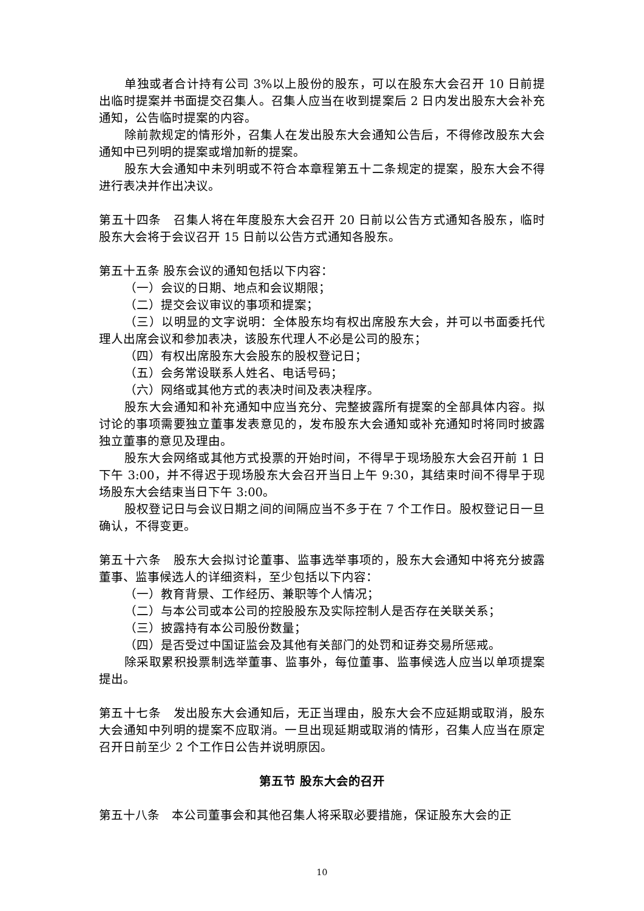单独或者合计持有公司 3%以上股份的股东，可以在股东大会召开 10 日前提出临时提案并书面提交召集人。召集人应当在收到提案后 2 日内发出股东大会补充通知，公告临时提案的内容。
除前款规定的情形外，召集人在发出股东大会通知公告后，不得修改股东大会通知中已列明的提案或增加新的提案。
股东大会通知中未列明或不符合本章程第五十二条规定的提案，股东大会不得进行表决并作出决议。
第五十四条　召集人将在年度股东大会召开 20 日前以公告方式通知各股东，临时股东大会将于会议召开 15 日前以公告方式通知各股东。
第五十五条 股东会议的通知包括以下内容：
（一）会议的日期、地点和会议期限；
（二）提交会议审议的事项和提案；
（三）以明显的文字说明：全体股东均有权出席股东大会，并可以书面委托代理人出席会议和参加表决，该股东代理人不必是公司的股东；
（四）有权出席股东大会股东的股权登记日；
（五）会务常设联系人姓名、电话号码；
（六）网络或其他方式的表决时间及表决程序。
股东大会通知和补充通知中应当充分、完整披露所有提案的全部具体内容。拟讨论的事项需要独立董事发表意见的，发布股东大会通知或补充通知时将同时披露独立董事的意见及理由。
股东大会网络或其他方式投票的开始时间，不得早于现场股东大会召开前 1 日下午 3:00，并不得迟于现场股东大会召开当日上午 9:30，其结束时间不得早于现场股东大会结束当日下午 3:00。
股权登记日与会议日期之间的间隔应当不多于在 7 个工作日。股权登记日一旦确认，不得变更。
第五十六条　股东大会拟讨论董事、监事选举事项的，股东大会通知中将充分披露董事、监事候选人的详细资料，至少包括以下内容：
（一）教育背景、工作经历、兼职等个人情况；
（二）与本公司或本公司的控股股东及实际控制人是否存在关联关系；
（三）披露持有本公司股份数量；
（四）是否受过中国证监会及其他有关部门的处罚和证券交易所惩戒。
除采取累积投票制选举董事、监事外，每位董事、监事候选人应当以单项提案提出。
第五十七条　发出股东大会通知后，无正当理由，股东大会不应延期或取消，股东大会通知中列明的提案不应取消。一旦出现延期或取消的情形，召集人应当在原定召开日前至少 2 个工作日公告并说明原因。
第五节 股东大会的召开
第五十八条　本公司董事会和其他召集人将采取必要措施，保证股东大会的正
10